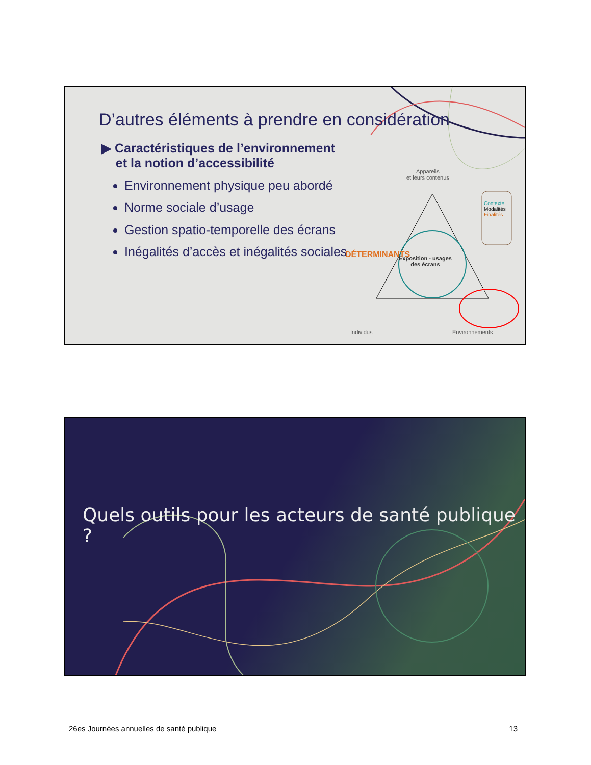D’autres éléments à prendre en considération
▶ Caractéristiques de l’environnement
et la notion d’accessibilité
Environnement physique peu abordé
Norme sociale d’usage
Gestion spatio-temporelle des écrans
Inégalités d’accès et inégalités sociales
Appareils
et leurs contenus
Contexte
Modalités
Finalités
Exposition - usages
des écrans
DÉTERMINANTS
Individus Environnements
Quels outils pour les acteurs de santé publique ?
26es Journées annuelles de santé publique 13